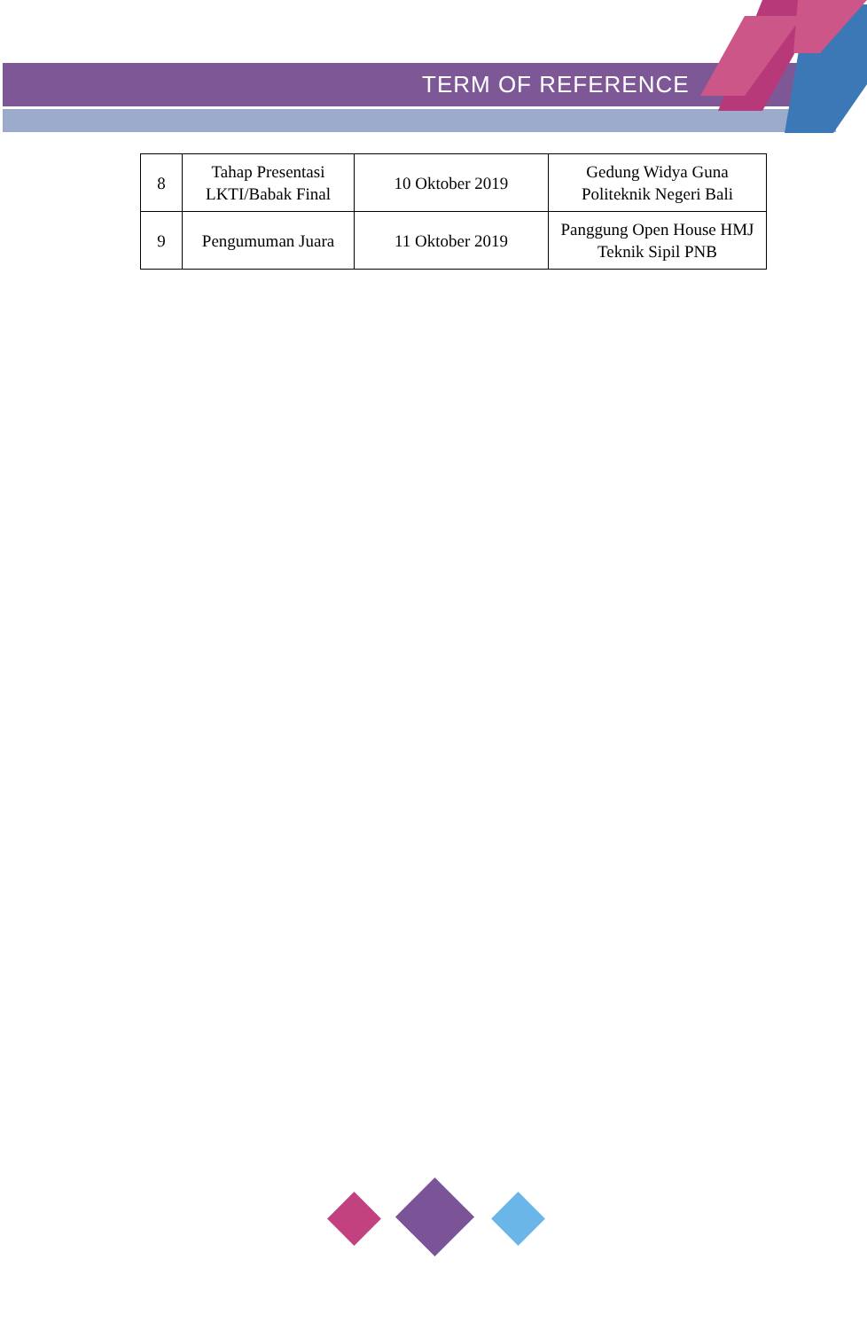TERM OF REFERENCE
| 8 | Tahap Presentasi LKTI/Babak Final | 10 Oktober 2019 | Gedung Widya Guna Politeknik Negeri Bali |
| 9 | Pengumuman Juara | 11 Oktober 2019 | Panggung Open House HMJ Teknik Sipil PNB |